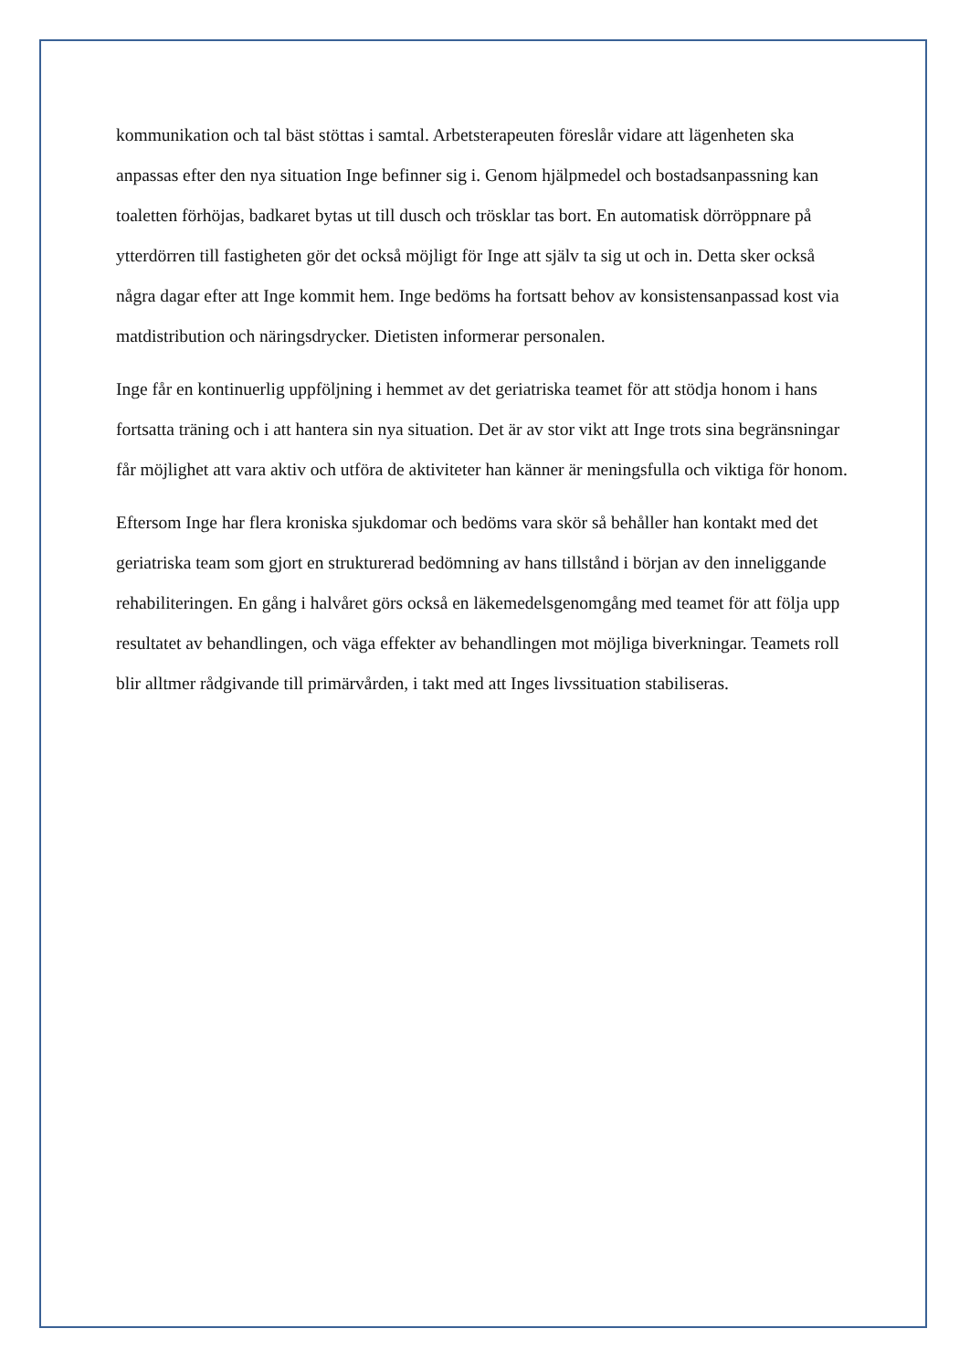kommunikation och tal bäst stöttas i samtal. Arbetsterapeuten föreslår vidare att lägenheten ska anpassas efter den nya situation Inge befinner sig i. Genom hjälpmedel och bostadsanpassning kan toaletten förhöjas, badkaret bytas ut till dusch och trösklar tas bort. En automatisk dörröppnare på ytterdörren till fastigheten gör det också möjligt för Inge att själv ta sig ut och in. Detta sker också några dagar efter att Inge kommit hem. Inge bedöms ha fortsatt behov av konsistensanpassad kost via matdistribution och näringsdrycker. Dietisten informerar personalen.
Inge får en kontinuerlig uppföljning i hemmet av det geriatriska teamet för att stödja honom i hans fortsatta träning och i att hantera sin nya situation. Det är av stor vikt att Inge trots sina begränsningar får möjlighet att vara aktiv och utföra de aktiviteter han känner är meningsfulla och viktiga för honom.
Eftersom Inge har flera kroniska sjukdomar och bedöms vara skör så behåller han kontakt med det geriatriska team som gjort en strukturerad bedömning av hans tillstånd i början av den inneliggande rehabiliteringen. En gång i halvåret görs också en läkemedelsgenomgång med teamet för att följa upp resultatet av behandlingen, och väga effekter av behandlingen mot möjliga biverkningar. Teamets roll blir alltmer rådgivande till primärvården, i takt med att Inges livssituation stabiliseras.